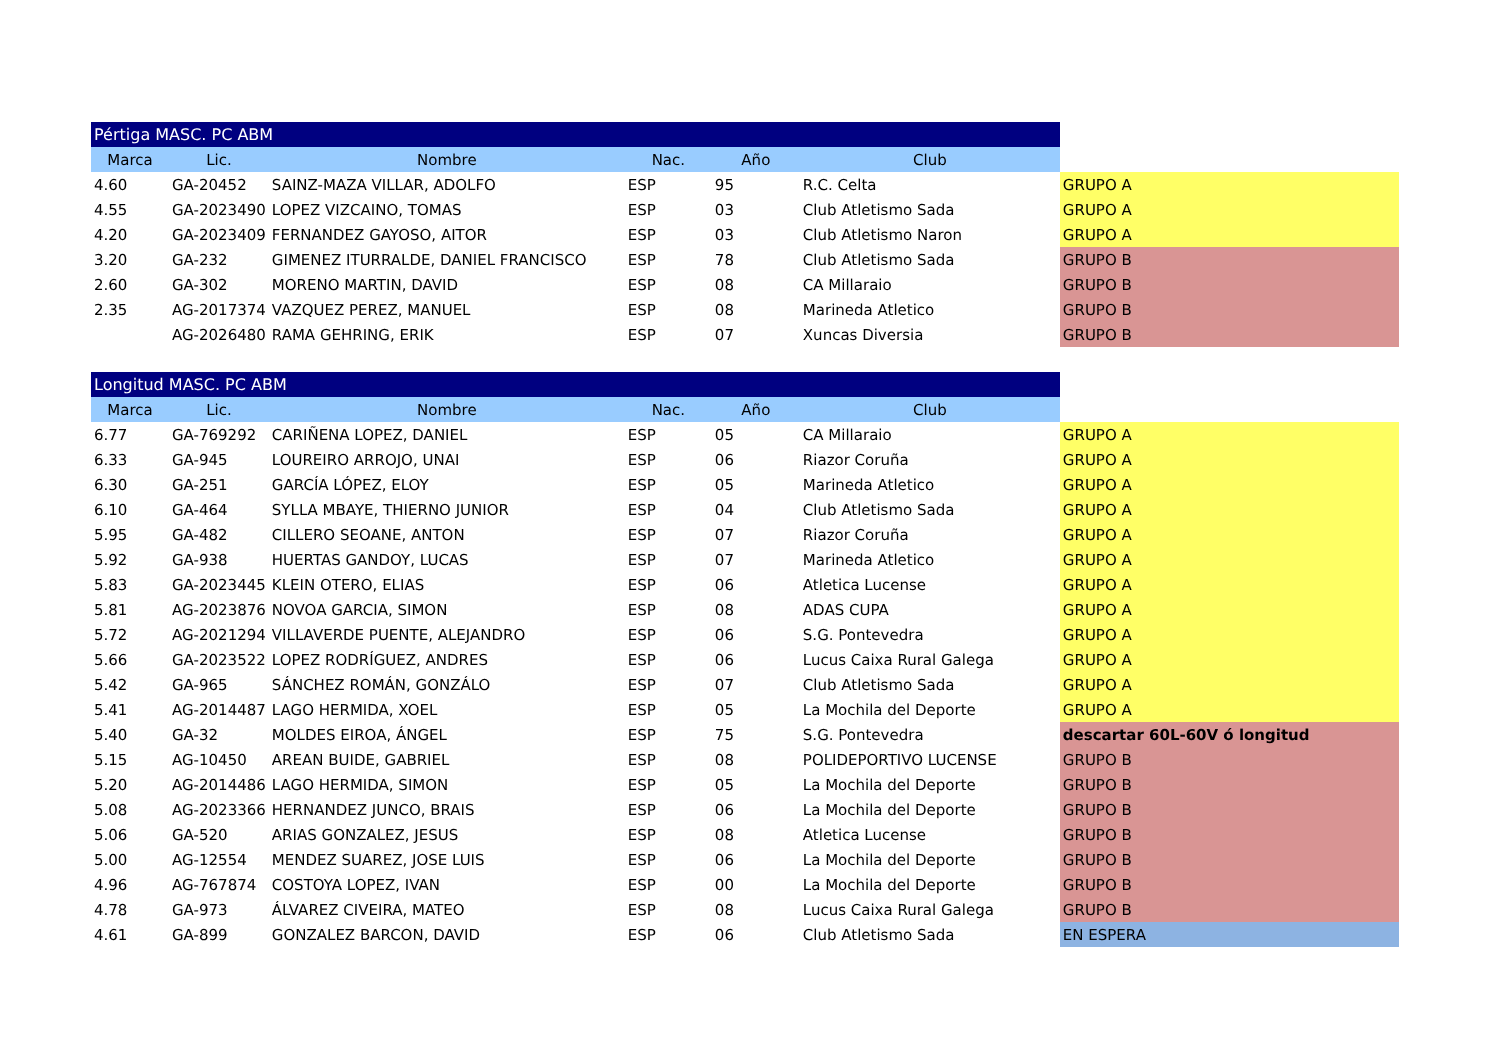| Pértiga MASC. PC ABM | | | | | | |
| Marca | Lic. | Nombre | Nac. | Año | Club | |
| 4.60 | GA-20452 | SAINZ-MAZA VILLAR, ADOLFO | ESP | 95 | R.C. Celta | GRUPO A |
| 4.55 | GA-2023490 | LOPEZ VIZCAINO, TOMAS | ESP | 03 | Club Atletismo Sada | GRUPO A |
| 4.20 | GA-2023409 | FERNANDEZ GAYOSO, AITOR | ESP | 03 | Club Atletismo Naron | GRUPO A |
| 3.20 | GA-232 | GIMENEZ ITURRALDE, DANIEL FRANCISCO | ESP | 78 | Club Atletismo Sada | GRUPO B |
| 2.60 | GA-302 | MORENO MARTIN, DAVID | ESP | 08 | CA Millaraio | GRUPO B |
| 2.35 | AG-2017374 | VAZQUEZ PEREZ, MANUEL | ESP | 08 | Marineda Atletico | GRUPO B |
| | AG-2026480 | RAMA GEHRING, ERIK | ESP | 07 | Xuncas Diversia | GRUPO B |
| Longitud MASC. PC ABM | | | | | | |
| Marca | Lic. | Nombre | Nac. | Año | Club | |
| 6.77 | GA-769292 | CARIÑENA LOPEZ, DANIEL | ESP | 05 | CA Millaraio | GRUPO A |
| 6.33 | GA-945 | LOUREIRO ARROJO, UNAI | ESP | 06 | Riazor Coruña | GRUPO A |
| 6.30 | GA-251 | GARCÍA LÓPEZ, ELOY | ESP | 05 | Marineda Atletico | GRUPO A |
| 6.10 | GA-464 | SYLLA MBAYE, THIERNO JUNIOR | ESP | 04 | Club Atletismo Sada | GRUPO A |
| 5.95 | GA-482 | CILLERO SEOANE, ANTON | ESP | 07 | Riazor Coruña | GRUPO A |
| 5.92 | GA-938 | HUERTAS GANDOY, LUCAS | ESP | 07 | Marineda Atletico | GRUPO A |
| 5.83 | GA-2023445 | KLEIN OTERO, ELIAS | ESP | 06 | Atletica Lucense | GRUPO A |
| 5.81 | AG-2023876 | NOVOA GARCIA, SIMON | ESP | 08 | ADAS CUPA | GRUPO A |
| 5.72 | AG-2021294 | VILLAVERDE PUENTE, ALEJANDRO | ESP | 06 | S.G. Pontevedra | GRUPO A |
| 5.66 | GA-2023522 | LOPEZ RODRÍGUEZ, ANDRES | ESP | 06 | Lucus Caixa Rural Galega | GRUPO A |
| 5.42 | GA-965 | SÁNCHEZ ROMÁN, GONZÁLO | ESP | 07 | Club Atletismo Sada | GRUPO A |
| 5.41 | AG-2014487 | LAGO HERMIDA, XOEL | ESP | 05 | La Mochila del Deporte | GRUPO A |
| 5.40 | GA-32 | MOLDES EIROA, ÁNGEL | ESP | 75 | S.G. Pontevedra | descartar 60L-60V ó longitud |
| 5.15 | AG-10450 | AREAN BUIDE, GABRIEL | ESP | 08 | POLIDEPORTIVO LUCENSE | GRUPO B |
| 5.20 | AG-2014486 | LAGO HERMIDA, SIMON | ESP | 05 | La Mochila del Deporte | GRUPO B |
| 5.08 | AG-2023366 | HERNANDEZ JUNCO, BRAIS | ESP | 06 | La Mochila del Deporte | GRUPO B |
| 5.06 | GA-520 | ARIAS GONZALEZ, JESUS | ESP | 08 | Atletica Lucense | GRUPO B |
| 5.00 | AG-12554 | MENDEZ SUAREZ, JOSE LUIS | ESP | 06 | La Mochila del Deporte | GRUPO B |
| 4.96 | AG-767874 | COSTOYA LOPEZ, IVAN | ESP | 00 | La Mochila del Deporte | GRUPO B |
| 4.78 | GA-973 | ÁLVAREZ CIVEIRA, MATEO | ESP | 08 | Lucus Caixa Rural Galega | GRUPO B |
| 4.61 | GA-899 | GONZALEZ BARCON, DAVID | ESP | 06 | Club Atletismo Sada | EN ESPERA |